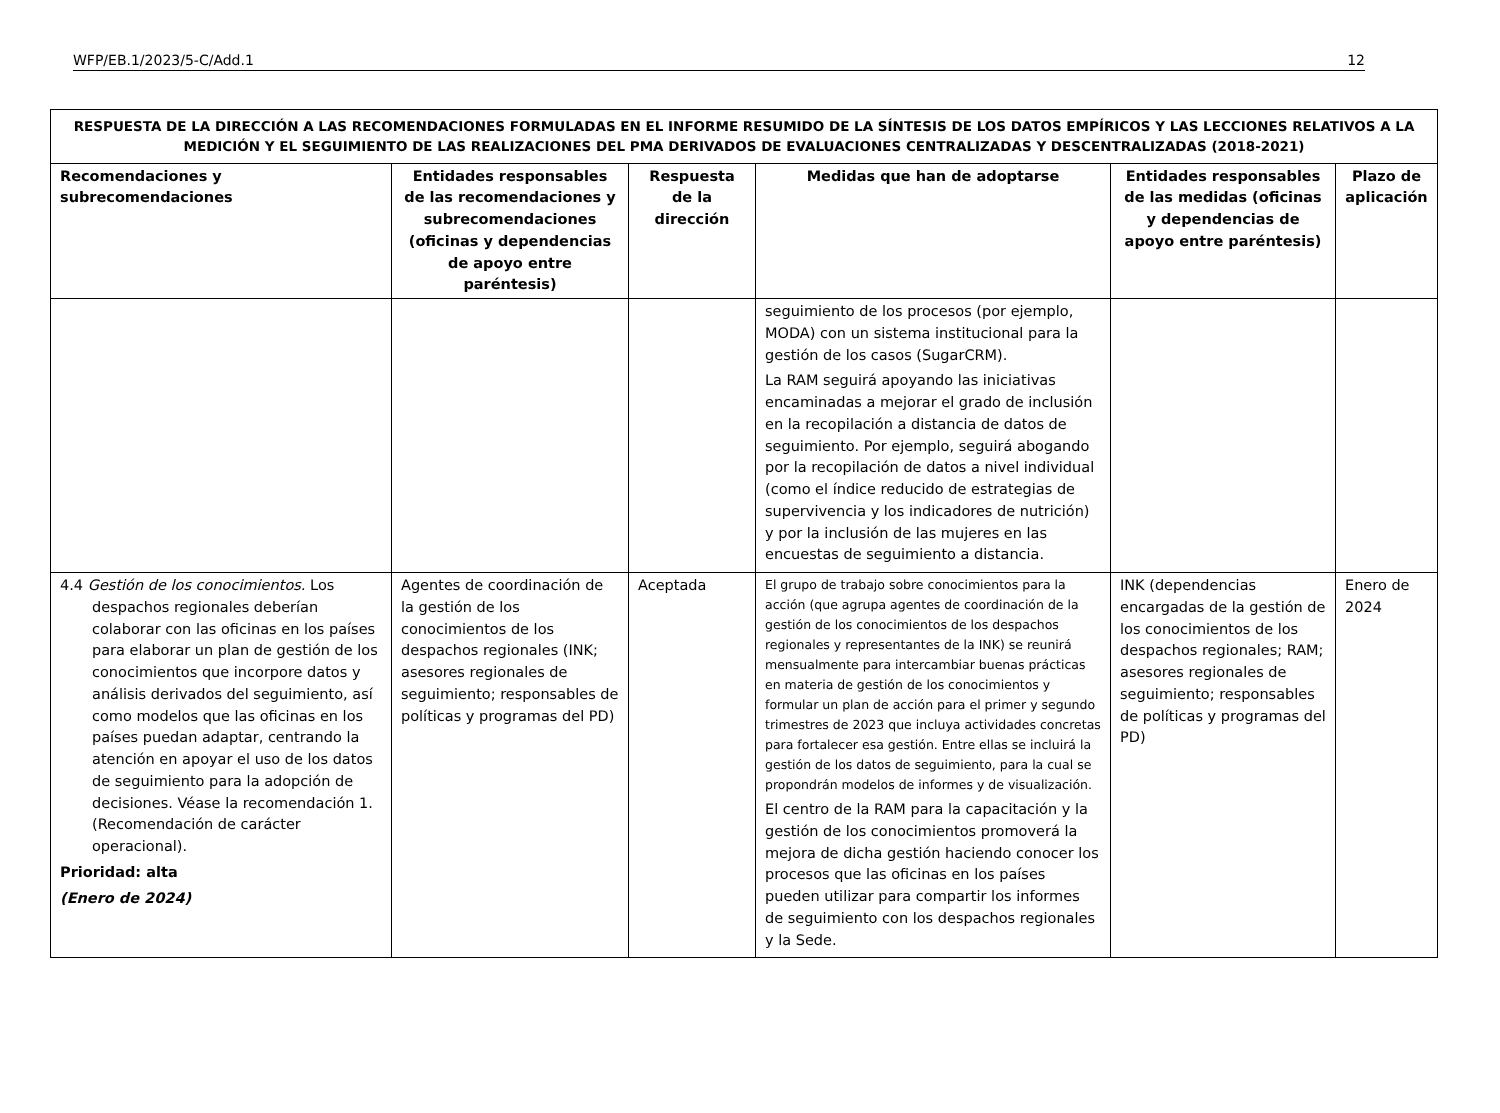WFP/EB.1/2023/5-C/Add.1 12
| RESPUESTA DE LA DIRECCIÓN A LAS RECOMENDACIONES FORMULADAS EN EL INFORME RESUMIDO DE LA SÍNTESIS DE LOS DATOS EMPÍRICOS Y LAS LECCIONES RELATIVOS A LA MEDICIÓN Y EL SEGUIMIENTO DE LAS REALIZACIONES DEL PMA DERIVADOS DE EVALUACIONES CENTRALIZADAS Y DESCENTRALIZADAS (2018-2021) | | | | | |
| --- | --- | --- | --- | --- | --- |
| Recomendaciones y subrecomendaciones | Entidades responsables de las recomendaciones y subrecomendaciones (oficinas y dependencias de apoyo entre paréntesis) | Respuesta de la dirección | Medidas que han de adoptarse | Entidades responsables de las medidas (oficinas y dependencias de apoyo entre paréntesis) | Plazo de aplicación |
| | | | seguimiento de los procesos (por ejemplo, MODA) con un sistema institucional para la gestión de los casos (SugarCRM). La RAM seguirá apoyando las iniciativas encaminadas a mejorar el grado de inclusión en la recopilación a distancia de datos de seguimiento. Por ejemplo, seguirá abogando por la recopilación de datos a nivel individual (como el índice reducido de estrategias de supervivencia y los indicadores de nutrición) y por la inclusión de las mujeres en las encuestas de seguimiento a distancia. | | |
| 4.4 Gestión de los conocimientos. Los despachos regionales deberían colaborar con las oficinas en los países para elaborar un plan de gestión de los conocimientos que incorpore datos y análisis derivados del seguimiento, así como modelos que las oficinas en los países puedan adaptar, centrando la atención en apoyar el uso de los datos de seguimiento para la adopción de decisiones. Véase la recomendación 1. (Recomendación de carácter operacional). Prioridad: alta (Enero de 2024) | Agentes de coordinación de la gestión de los conocimientos de los despachos regionales (INK; asesores regionales de seguimiento; responsables de políticas y programas del PD) | Aceptada | El grupo de trabajo sobre conocimientos para la acción (que agrupa agentes de coordinación de la gestión de los conocimientos de los despachos regionales y representantes de la INK) se reunirá mensualmente para intercambiar buenas prácticas en materia de gestión de los conocimientos y formular un plan de acción para el primer y segundo trimestres de 2023 que incluya actividades concretas para fortalecer esa gestión. Entre ellas se incluirá la gestión de los datos de seguimiento, para la cual se propondrán modelos de informes y de visualización. El centro de la RAM para la capacitación y la gestión de los conocimientos promoverá la mejora de dicha gestión haciendo conocer los procesos que las oficinas en los países pueden utilizar para compartir los informes de seguimiento con los despachos regionales y la Sede. | INK (dependencias encargadas de la gestión de los conocimientos de los despachos regionales; RAM; asesores regionales de seguimiento; responsables de políticas y programas del PD) | Enero de 2024 |